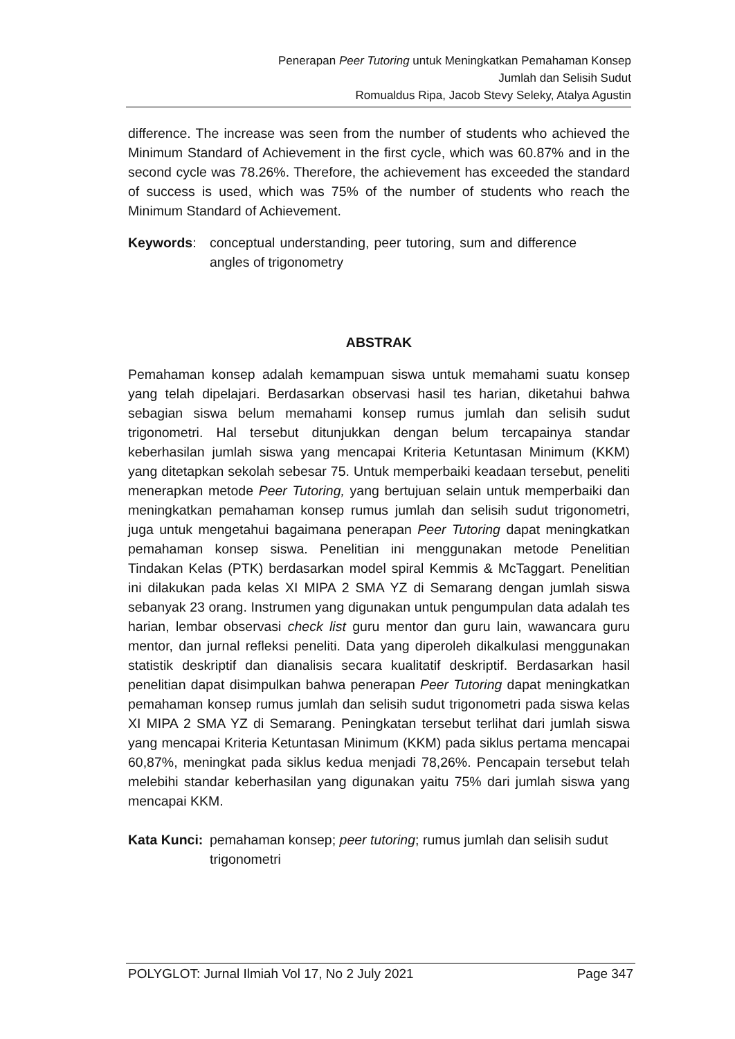Penerapan Peer Tutoring untuk Meningkatkan Pemahaman Konsep
Jumlah dan Selisih Sudut
Romualdus Ripa, Jacob Stevy Seleky, Atalya Agustin
difference. The increase was seen from the number of students who achieved the Minimum Standard of Achievement in the first cycle, which was 60.87% and in the second cycle was 78.26%. Therefore, the achievement has exceeded the standard of success is used, which was 75% of the number of students who reach the Minimum Standard of Achievement.
Keywords: conceptual understanding, peer tutoring, sum and difference angles of trigonometry
ABSTRAK
Pemahaman konsep adalah kemampuan siswa untuk memahami suatu konsep yang telah dipelajari. Berdasarkan observasi hasil tes harian, diketahui bahwa sebagian siswa belum memahami konsep rumus jumlah dan selisih sudut trigonometri. Hal tersebut ditunjukkan dengan belum tercapainya standar keberhasilan jumlah siswa yang mencapai Kriteria Ketuntasan Minimum (KKM) yang ditetapkan sekolah sebesar 75. Untuk memperbaiki keadaan tersebut, peneliti menerapkan metode Peer Tutoring, yang bertujuan selain untuk memperbaiki dan meningkatkan pemahaman konsep rumus jumlah dan selisih sudut trigonometri, juga untuk mengetahui bagaimana penerapan Peer Tutoring dapat meningkatkan pemahaman konsep siswa. Penelitian ini menggunakan metode Penelitian Tindakan Kelas (PTK) berdasarkan model spiral Kemmis & McTaggart. Penelitian ini dilakukan pada kelas XI MIPA 2 SMA YZ di Semarang dengan jumlah siswa sebanyak 23 orang. Instrumen yang digunakan untuk pengumpulan data adalah tes harian, lembar observasi check list guru mentor dan guru lain, wawancara guru mentor, dan jurnal refleksi peneliti. Data yang diperoleh dikalkulasi menggunakan statistik deskriptif dan dianalisis secara kualitatif deskriptif. Berdasarkan hasil penelitian dapat disimpulkan bahwa penerapan Peer Tutoring dapat meningkatkan pemahaman konsep rumus jumlah dan selisih sudut trigonometri pada siswa kelas XI MIPA 2 SMA YZ di Semarang. Peningkatan tersebut terlihat dari jumlah siswa yang mencapai Kriteria Ketuntasan Minimum (KKM) pada siklus pertama mencapai 60,87%, meningkat pada siklus kedua menjadi 78,26%. Pencapain tersebut telah melebihi standar keberhasilan yang digunakan yaitu 75% dari jumlah siswa yang mencapai KKM.
Kata Kunci:
pemahaman konsep; peer tutoring; rumus jumlah dan selisih sudut trigonometri
POLYGLOT: Jurnal Ilmiah Vol 17, No 2 July 2021 Page 347